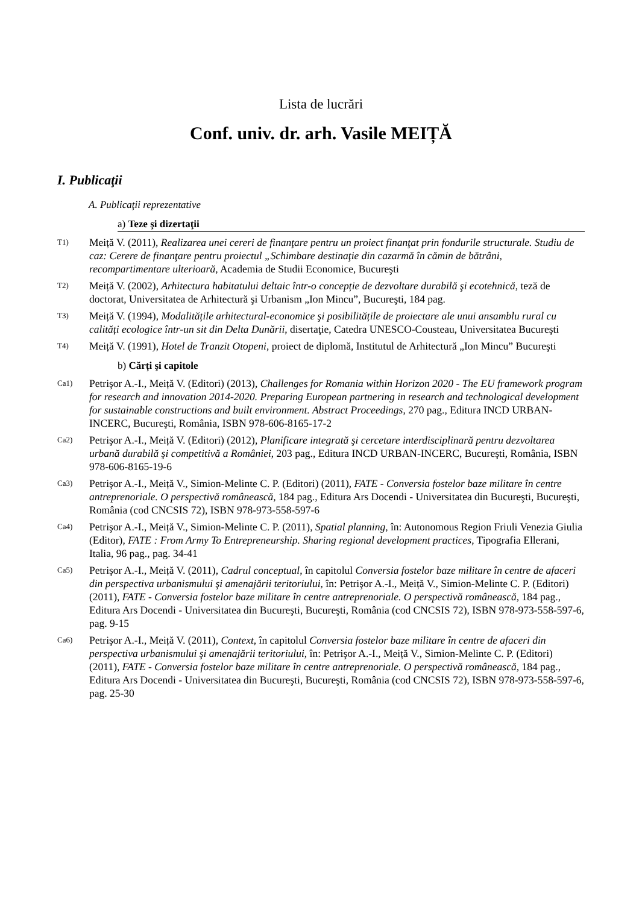Lista de lucrări
Conf. univ. dr. arh. Vasile MEIȚĂ
I. Publicaţii
A. Publicaţii reprezentative
a) Teze şi dizertaţii
T1) Meiță V. (2011), Realizarea unei cereri de finanţare pentru un proiect finanţat prin fondurile structurale. Studiu de caz: Cerere de finanţare pentru proiectul „Schimbare destinaţie din cazarmă în cămin de bătrâni, recompartimentare ulterioară, Academia de Studii Economice, Bucureşti
T2) Meiță V. (2002), Arhitectura habitatului deltaic într-o concepție de dezvoltare durabilă şi ecotehnică, teză de doctorat, Universitatea de Arhitectură şi Urbanism „Ion Mincu”, Bucureşti, 184 pag.
T3) Meiță V. (1994), Modalitățile arhitectural-economice şi posibilitățile de proiectare ale unui ansamblu rural cu calități ecologice într-un sit din Delta Dunării, disertaţie, Catedra UNESCO-Cousteau, Universitatea Bucureşti
T4) Meiță V. (1991), Hotel de Tranzit Otopeni, proiect de diplomă, Institutul de Arhitectură „Ion Mincu” Bucureşti
b) Cărți şi capitole
Ca1) Petrişor A.-I., Meiță V. (Editori) (2013), Challenges for Romania within Horizon 2020 - The EU framework program for research and innovation 2014-2020. Preparing European partnering in research and technological development for sustainable constructions and built environment. Abstract Proceedings, 270 pag., Editura INCD URBAN-INCERC, Bucureşti, România, ISBN 978-606-8165-17-2
Ca2) Petrişor A.-I., Meiță V. (Editori) (2012), Planificare integrată şi cercetare interdisciplinară pentru dezvoltarea urbană durabilă şi competitivă a României, 203 pag., Editura INCD URBAN-INCERC, Bucureşti, România, ISBN 978-606-8165-19-6
Ca3) Petrişor A.-I., Meiță V., Simion-Melinte C. P. (Editori) (2011), FATE - Conversia fostelor baze militare în centre antreprenoriale. O perspectivă românească, 184 pag., Editura Ars Docendi - Universitatea din Bucureşti, Bucureşti, România (cod CNCSIS 72), ISBN 978-973-558-597-6
Ca4) Petrişor A.-I., Meiță V., Simion-Melinte C. P. (2011), Spatial planning, în: Autonomous Region Friuli Venezia Giulia (Editor), FATE : From Army To Entrepreneurship. Sharing regional development practices, Tipografia Ellerani, Italia, 96 pag., pag. 34-41
Ca5) Petrişor A.-I., Meiță V. (2011), Cadrul conceptual, în capitolul Conversia fostelor baze militare în centre de afaceri din perspectiva urbanismului şi amenajării teritoriului, în: Petrişor A.-I., Meiță V., Simion-Melinte C. P. (Editori) (2011), FATE - Conversia fostelor baze militare în centre antreprenoriale. O perspectivă românească, 184 pag., Editura Ars Docendi - Universitatea din Bucureşti, Bucureşti, România (cod CNCSIS 72), ISBN 978-973-558-597-6, pag. 9-15
Ca6) Petrişor A.-I., Meiță V. (2011), Context, în capitolul Conversia fostelor baze militare în centre de afaceri din perspectiva urbanismului şi amenajării teritoriului, în: Petrişor A.-I., Meiță V., Simion-Melinte C. P. (Editori) (2011), FATE - Conversia fostelor baze militare în centre antreprenoriale. O perspectivă românească, 184 pag., Editura Ars Docendi - Universitatea din Bucureşti, Bucureşti, România (cod CNCSIS 72), ISBN 978-973-558-597-6, pag. 25-30